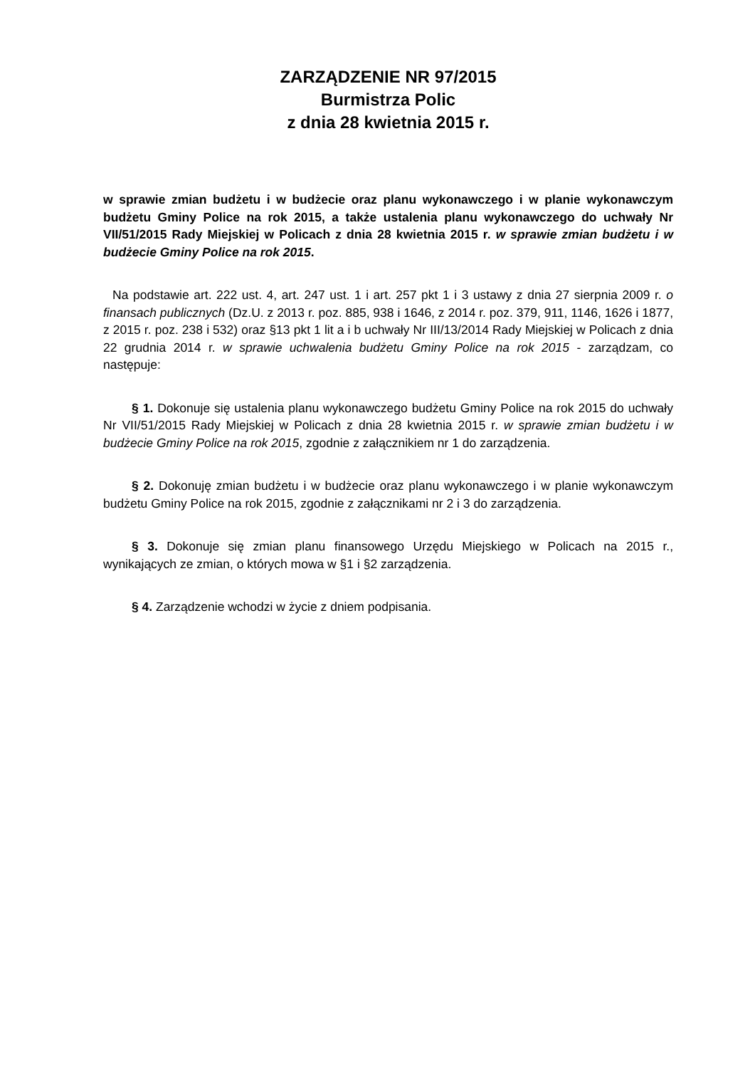ZARZĄDZENIE NR 97/2015
Burmistrza Polic
z dnia 28 kwietnia 2015 r.
w sprawie zmian budżetu i w budżecie oraz planu wykonawczego i w planie wykonawczym budżetu Gminy Police na rok 2015, a także ustalenia planu wykonawczego do uchwały Nr VII/51/2015 Rady Miejskiej w Policach z dnia 28 kwietnia 2015 r. w sprawie zmian budżetu i w budżecie Gminy Police na rok 2015.
Na podstawie art. 222 ust. 4, art. 247 ust. 1 i art. 257 pkt 1 i 3 ustawy z dnia 27 sierpnia 2009 r. o finansach publicznych (Dz.U. z 2013 r. poz. 885, 938 i 1646, z 2014 r. poz. 379, 911, 1146, 1626 i 1877, z 2015 r. poz. 238 i 532) oraz §13 pkt 1 lit a i b uchwały Nr III/13/2014 Rady Miejskiej w Policach z dnia 22 grudnia 2014 r. w sprawie uchwalenia budżetu Gminy Police na rok 2015 - zarządzam, co następuje:
§ 1. Dokonuje się ustalenia planu wykonawczego budżetu Gminy Police na rok 2015 do uchwały Nr VII/51/2015 Rady Miejskiej w Policach z dnia 28 kwietnia 2015 r. w sprawie zmian budżetu i w budżecie Gminy Police na rok 2015, zgodnie z załącznikiem nr 1 do zarządzenia.
§ 2. Dokonuję zmian budżetu i w budżecie oraz planu wykonawczego i w planie wykonawczym budżetu Gminy Police na rok 2015, zgodnie z załącznikami nr 2 i 3 do zarządzenia.
§ 3. Dokonuje się zmian planu finansowego Urzędu Miejskiego w Policach na 2015 r., wynikających ze zmian, o których mowa w §1 i §2 zarządzenia.
§ 4. Zarządzenie wchodzi w życie z dniem podpisania.